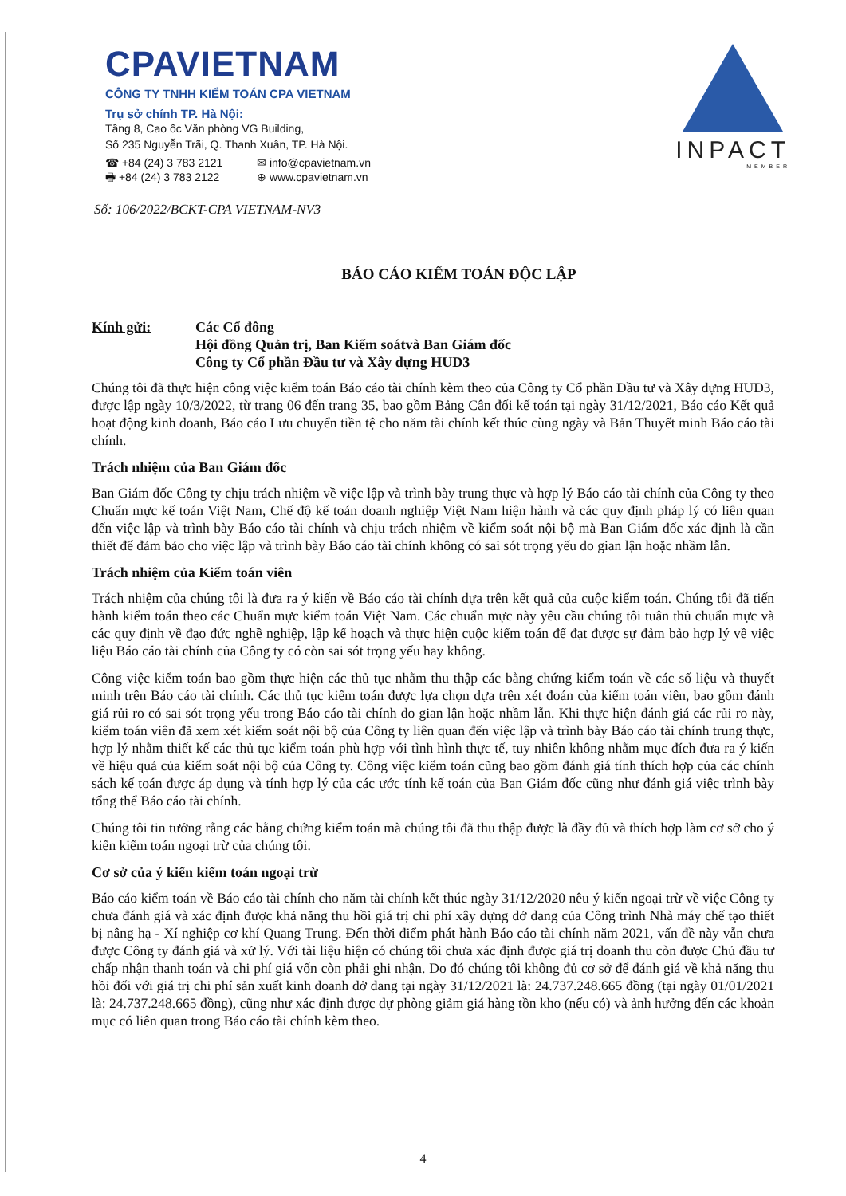CPAVIETNAM
CÔNG TY TNHH KIỂM TOÁN CPA VIETNAM
Trụ sở chính TP. Hà Nội:
Tầng 8, Cao ốc Văn phòng VG Building,
Số 235 Nguyễn Trãi, Q. Thanh Xuân, TP. Hà Nội.
☎ +84 (24) 3 783 2121 ✉ info@cpavietnam.vn 🖶 +84 (24) 3 783 2122 ⊕ www.cpavietnam.vn
INPACT
MEMBER
Số: 106/2022/BCKT-CPA VIETNAM-NV3
BÁO CÁO KIỂM TOÁN ĐỘC LẬP
Kính gửi: Các Cổ đông
Hội đồng Quản trị, Ban Kiểm soátvà Ban Giám đốc
Công ty Cổ phần Đầu tư và Xây dựng HUD3
Chúng tôi đã thực hiện công việc kiểm toán Báo cáo tài chính kèm theo của Công ty Cổ phần Đầu tư và Xây dựng HUD3, được lập ngày 10/3/2022, từ trang 06 đến trang 35, bao gồm Bảng Cân đối kế toán tại ngày 31/12/2021, Báo cáo Kết quả hoạt động kinh doanh, Báo cáo Lưu chuyển tiền tệ cho năm tài chính kết thúc cùng ngày và Bản Thuyết minh Báo cáo tài chính.
Trách nhiệm của Ban Giám đốc
Ban Giám đốc Công ty chịu trách nhiệm về việc lập và trình bày trung thực và hợp lý Báo cáo tài chính của Công ty theo Chuẩn mực kế toán Việt Nam, Chế độ kế toán doanh nghiệp Việt Nam hiện hành và các quy định pháp lý có liên quan đến việc lập và trình bày Báo cáo tài chính và chịu trách nhiệm về kiểm soát nội bộ mà Ban Giám đốc xác định là cần thiết để đảm bảo cho việc lập và trình bày Báo cáo tài chính không có sai sót trọng yếu do gian lận hoặc nhầm lẫn.
Trách nhiệm của Kiểm toán viên
Trách nhiệm của chúng tôi là đưa ra ý kiến về Báo cáo tài chính dựa trên kết quả của cuộc kiểm toán. Chúng tôi đã tiến hành kiểm toán theo các Chuẩn mực kiểm toán Việt Nam. Các chuẩn mực này yêu cầu chúng tôi tuân thủ chuẩn mực và các quy định về đạo đức nghề nghiệp, lập kế hoạch và thực hiện cuộc kiểm toán để đạt được sự đảm bảo hợp lý về việc liệu Báo cáo tài chính của Công ty có còn sai sót trọng yếu hay không.
Công việc kiểm toán bao gồm thực hiện các thủ tục nhằm thu thập các bằng chứng kiểm toán về các số liệu và thuyết minh trên Báo cáo tài chính. Các thủ tục kiểm toán được lựa chọn dựa trên xét đoán của kiểm toán viên, bao gồm đánh giá rủi ro có sai sót trọng yếu trong Báo cáo tài chính do gian lận hoặc nhầm lẫn. Khi thực hiện đánh giá các rủi ro này, kiểm toán viên đã xem xét kiểm soát nội bộ của Công ty liên quan đến việc lập và trình bày Báo cáo tài chính trung thực, hợp lý nhằm thiết kế các thủ tục kiểm toán phù hợp với tình hình thực tế, tuy nhiên không nhằm mục đích đưa ra ý kiến về hiệu quả của kiểm soát nội bộ của Công ty. Công việc kiểm toán cũng bao gồm đánh giá tính thích hợp của các chính sách kế toán được áp dụng và tính hợp lý của các ước tính kế toán của Ban Giám đốc cũng như đánh giá việc trình bày tổng thể Báo cáo tài chính.
Chúng tôi tin tưởng rằng các bằng chứng kiểm toán mà chúng tôi đã thu thập được là đầy đủ và thích hợp làm cơ sở cho ý kiến kiểm toán ngoại trừ của chúng tôi.
Cơ sở của ý kiến kiểm toán ngoại trừ
Báo cáo kiểm toán về Báo cáo tài chính cho năm tài chính kết thúc ngày 31/12/2020 nêu ý kiến ngoại trừ về việc Công ty chưa đánh giá và xác định được khả năng thu hồi giá trị chi phí xây dựng dở dang của Công trình Nhà máy chế tạo thiết bị nâng hạ - Xí nghiệp cơ khí Quang Trung. Đến thời điểm phát hành Báo cáo tài chính năm 2021, vấn đề này vẫn chưa được Công ty đánh giá và xử lý. Với tài liệu hiện có chúng tôi chưa xác định được giá trị doanh thu còn được Chủ đầu tư chấp nhận thanh toán và chi phí giá vốn còn phải ghi nhận. Do đó chúng tôi không đủ cơ sở để đánh giá về khả năng thu hồi đối với giá trị chi phí sản xuất kinh doanh dở dang tại ngày 31/12/2021 là: 24.737.248.665 đồng (tại ngày 01/01/2021 là: 24.737.248.665 đồng), cũng như xác định được dự phòng giảm giá hàng tồn kho (nếu có) và ảnh hưởng đến các khoản mục có liên quan trong Báo cáo tài chính kèm theo.
4